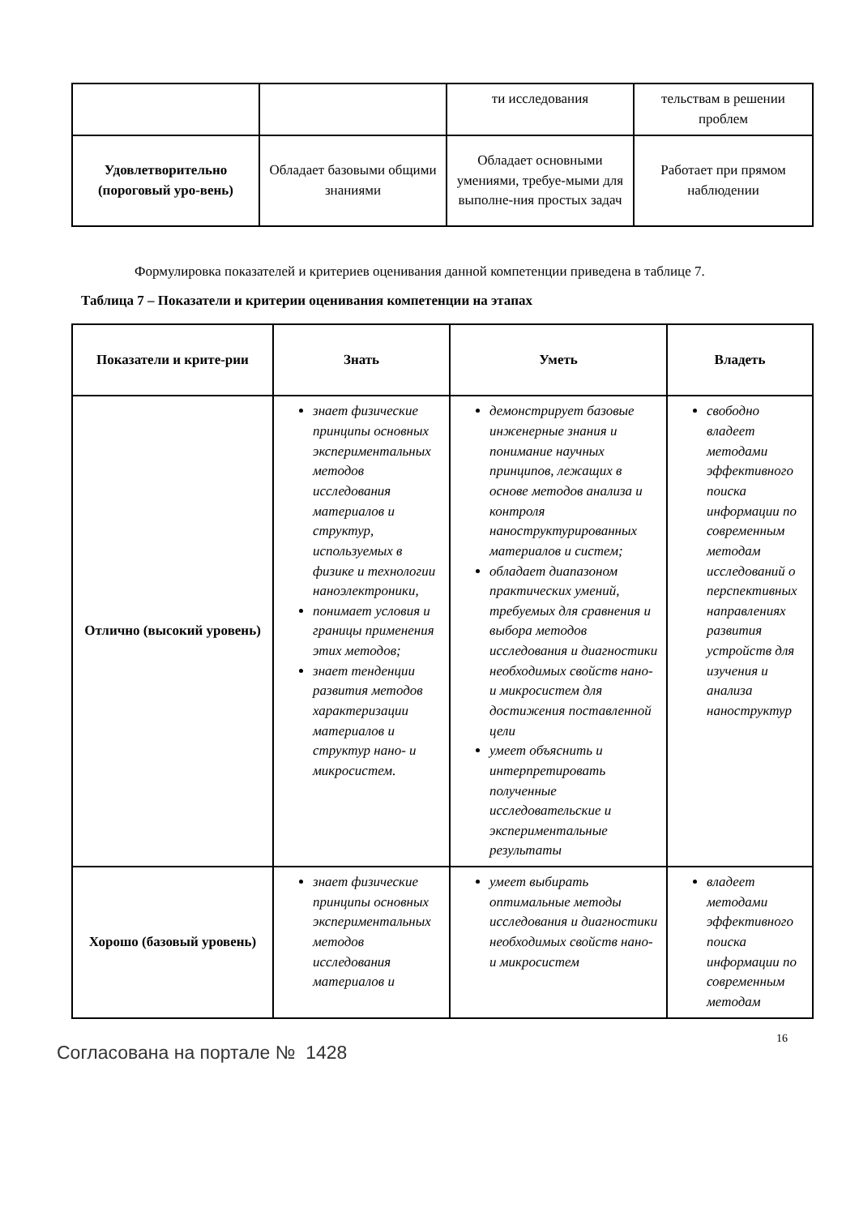| | | ти исследования | тельствам в решении проблем |
| Удовлетворительно (пороговый уро-вень) | Обладает базовыми общими знаниями | Обладает основными умениями, требуе-мыми для выполне-ния простых задач | Работает при прямом наблюдении |
Формулировка показателей и критериев оценивания данной компетенции приведена в таблице 7.
Таблица 7 – Показатели и критерии оценивания компетенции на этапах
| Показатели и крите-рии | Знать | Уметь | Владеть |
| Отлично (высокий уровень) | знает физические принципы основных экспериментальных методов исследования материалов и структур, используемых в физике и технологии наноэлектроники, понимает условия и границы применения этих методов; знает тенденции развития методов характеризации материалов и структур нано- и микросистем. | демонстрирует базовые инженерные знания и понимание научных принципов, лежащих в основе методов анализа и контроля наноструктурированных материалов и систем; обладает диапазоном практических умений, требуемых для сравнения и выбора методов исследования и диагностики необходимых свойств нано- и микросистем для достижения поставленной цели умеет объяснить и интерпретировать полученные исследовательские и экспериментальные результаты | свободно владеет методами эффективного поиска информации по современным методам исследований о перспективных направлениях развития устройств для изучения и анализа наноструктур |
| Хорошо (базовый уровень) | знает физические принципы основных экспериментальных методов исследования материалов и | умеет выбирать оптимальные методы исследования и диагностики необходимых свойств нано- и микросистем | владеет методами эффективного поиска информации по современным методам |
16
Согласована на портале № 1428